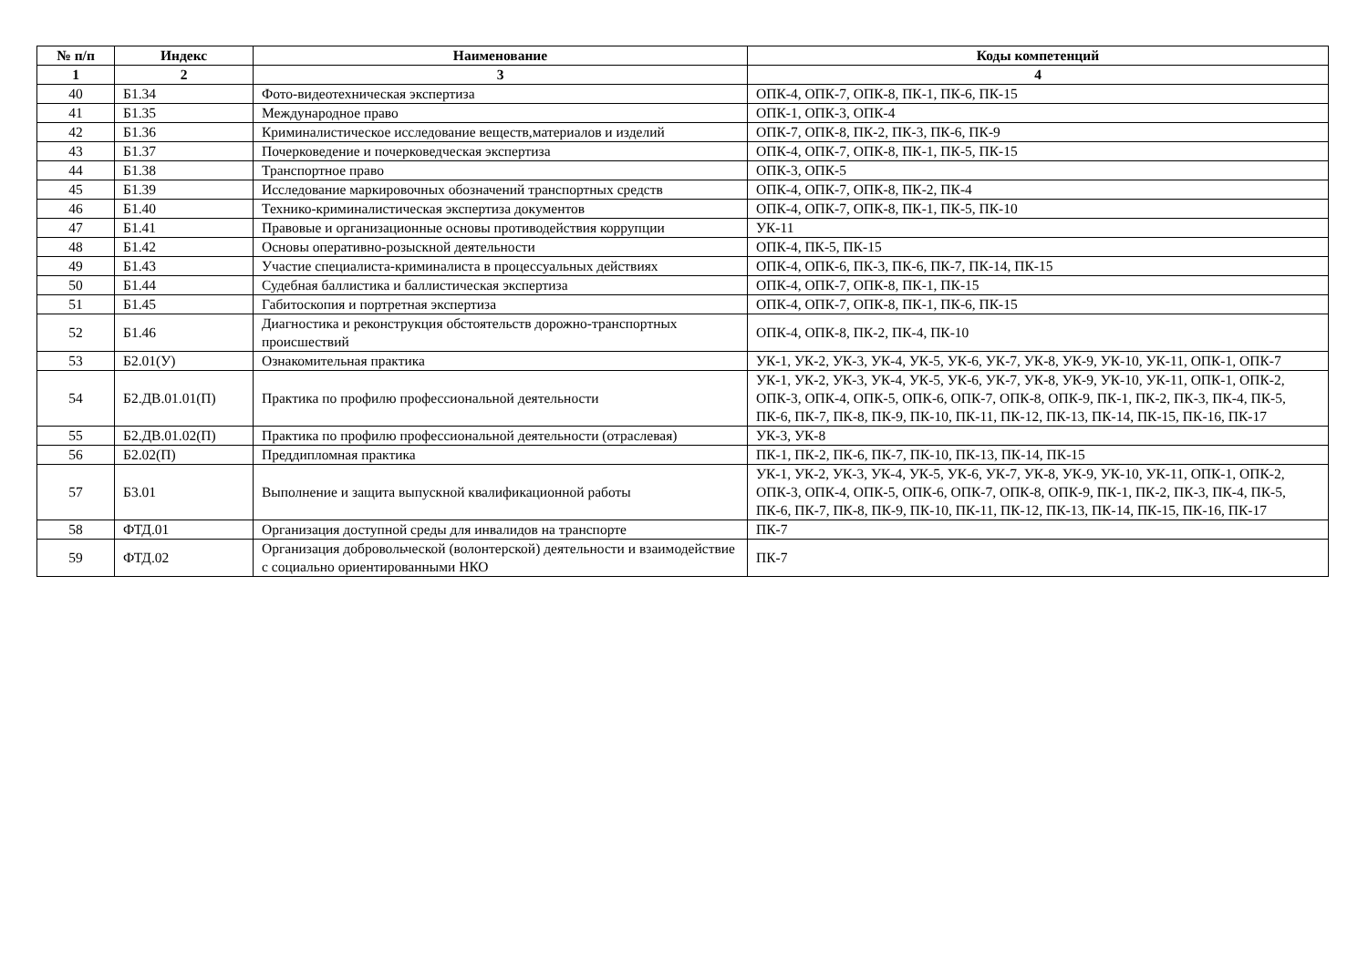| № п/п | Индекс | Наименование | Коды компетенций |
| --- | --- | --- | --- |
| 1 | 2 | 3 | 4 |
| 40 | Б1.34 | Фото-видеотехническая экспертиза | ОПК-4, ОПК-7, ОПК-8, ПК-1, ПК-6, ПК-15 |
| 41 | Б1.35 | Международное право | ОПК-1, ОПК-3, ОПК-4 |
| 42 | Б1.36 | Криминалистическое исследование веществ,материалов и изделий | ОПК-7, ОПК-8, ПК-2, ПК-3, ПК-6, ПК-9 |
| 43 | Б1.37 | Почерковедение и почерковедческая экспертиза | ОПК-4, ОПК-7, ОПК-8, ПК-1, ПК-5, ПК-15 |
| 44 | Б1.38 | Транспортное право | ОПК-3, ОПК-5 |
| 45 | Б1.39 | Исследование маркировочных обозначений транспортных средств | ОПК-4, ОПК-7, ОПК-8, ПК-2, ПК-4 |
| 46 | Б1.40 | Технико-криминалистическая экспертиза документов | ОПК-4, ОПК-7, ОПК-8, ПК-1, ПК-5, ПК-10 |
| 47 | Б1.41 | Правовые и организационные основы противодействия коррупции | УК-11 |
| 48 | Б1.42 | Основы оперативно-розыскной деятельности | ОПК-4, ПК-5, ПК-15 |
| 49 | Б1.43 | Участие специалиста-криминалиста в процессуальных действиях | ОПК-4, ОПК-6, ПК-3, ПК-6, ПК-7, ПК-14, ПК-15 |
| 50 | Б1.44 | Судебная баллистика и баллистическая экспертиза | ОПК-4, ОПК-7, ОПК-8, ПК-1, ПК-15 |
| 51 | Б1.45 | Габитоскопия и портретная экспертиза | ОПК-4, ОПК-7, ОПК-8, ПК-1, ПК-6, ПК-15 |
| 52 | Б1.46 | Диагностика и реконструкция обстоятельств дорожно-транспортных происшествий | ОПК-4, ОПК-8, ПК-2, ПК-4, ПК-10 |
| 53 | Б2.01(У) | Ознакомительная практика | УК-1, УК-2, УК-3, УК-4, УК-5, УК-6, УК-7, УК-8, УК-9, УК-10, УК-11, ОПК-1, ОПК-7 |
| 54 | Б2.ДВ.01.01(П) | Практика по профилю профессиональной деятельности | УК-1, УК-2, УК-3, УК-4, УК-5, УК-6, УК-7, УК-8, УК-9, УК-10, УК-11, ОПК-1, ОПК-2, ОПК-3, ОПК-4, ОПК-5, ОПК-6, ОПК-7, ОПК-8, ОПК-9, ПК-1, ПК-2, ПК-3, ПК-4, ПК-5, ПК-6, ПК-7, ПК-8, ПК-9, ПК-10, ПК-11, ПК-12, ПК-13, ПК-14, ПК-15, ПК-16, ПК-17 |
| 55 | Б2.ДВ.01.02(П) | Практика по профилю профессиональной деятельности (отраслевая) | УК-3, УК-8 |
| 56 | Б2.02(П) | Преддипломная практика | ПК-1, ПК-2, ПК-6, ПК-7, ПК-10, ПК-13, ПК-14, ПК-15 |
| 57 | Б3.01 | Выполнение и защита выпускной квалификационной работы | УК-1, УК-2, УК-3, УК-4, УК-5, УК-6, УК-7, УК-8, УК-9, УК-10, УК-11, ОПК-1, ОПК-2, ОПК-3, ОПК-4, ОПК-5, ОПК-6, ОПК-7, ОПК-8, ОПК-9, ПК-1, ПК-2, ПК-3, ПК-4, ПК-5, ПК-6, ПК-7, ПК-8, ПК-9, ПК-10, ПК-11, ПК-12, ПК-13, ПК-14, ПК-15, ПК-16, ПК-17 |
| 58 | ФТД.01 | Организация доступной среды для инвалидов на транспорте | ПК-7 |
| 59 | ФТД.02 | Организация добровольческой (волонтерской) деятельности и взаимодействие с социально ориентированными НКО | ПК-7 |